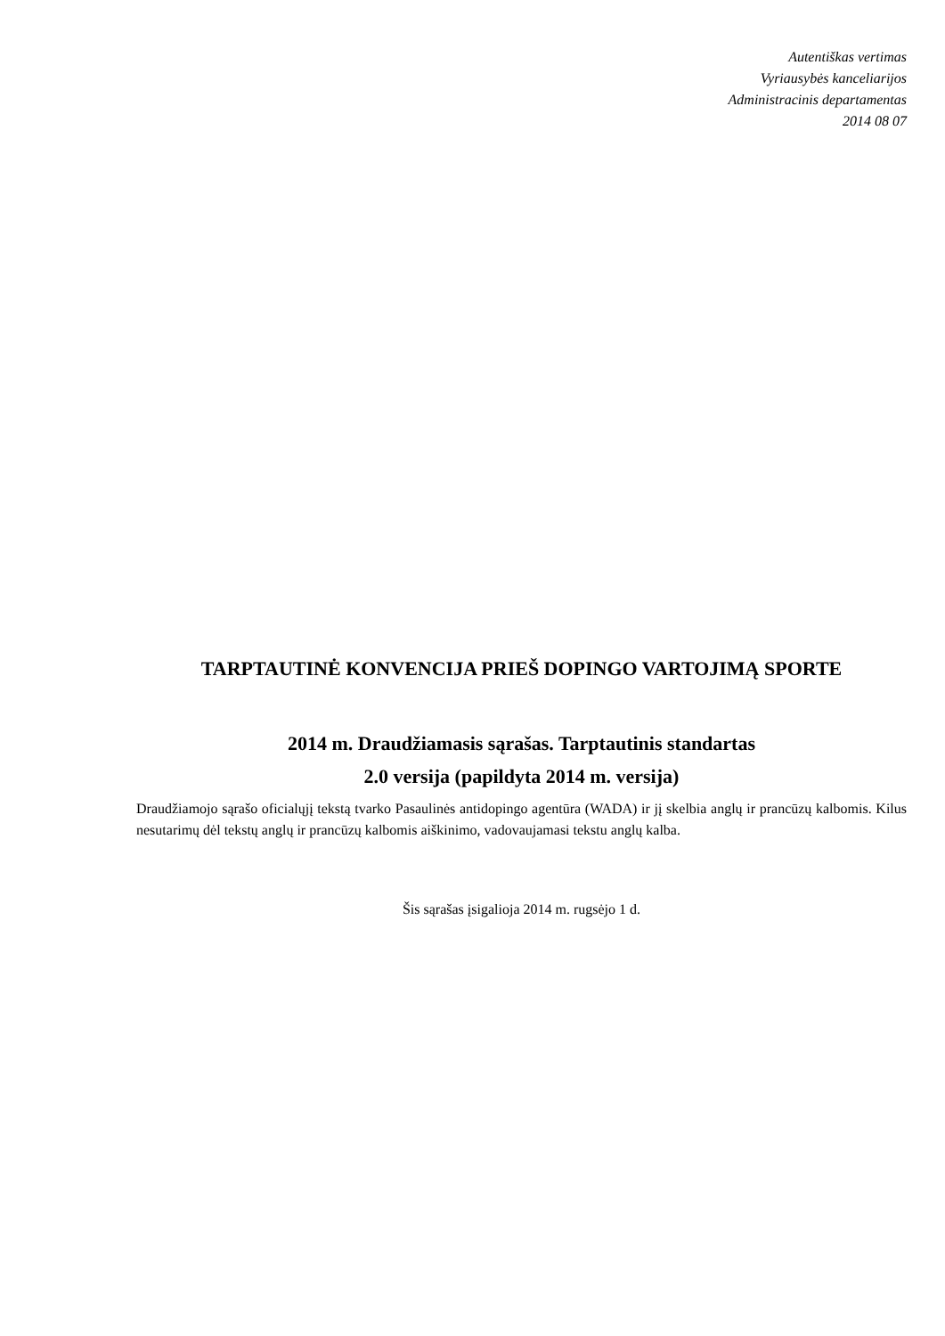Autentiškas vertimas
Vyriausybės kanceliarijos
Administracinis departamentas
2014 08 07
TARPTAUTINĖ KONVENCIJA PRIEŠ DOPINGO VARTOJIMĄ SPORTE
2014 m. Draudžiamasis sąrašas. Tarptautinis standartas
2.0 versija (papildyta 2014 m. versija)
Draudžiamojo sąrašo oficialųjį tekstą tvarko Pasaulinės antidopingo agentūra (WADA) ir jį skelbia anglų ir prancūzų kalbomis. Kilus nesutarimų dėl tekstų anglų ir prancūzų kalbomis aiškinimo, vadovaujamasi tekstu anglų kalba.
Šis sąrašas įsigalioja 2014 m. rugsėjo 1 d.